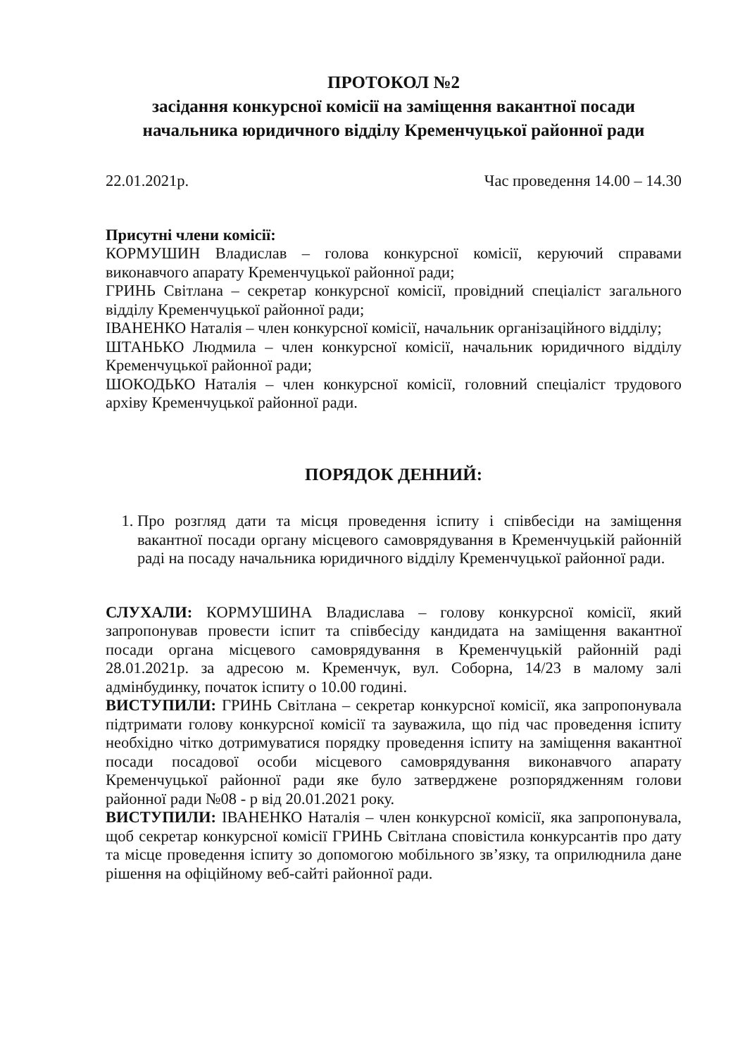ПРОТОКОЛ №2
засідання конкурсної комісії на заміщення вакантної посади
начальника юридичного відділу Кременчуцької районної ради
22.01.2021р. Час проведення 14.00 – 14.30
Присутні члени комісії:
КОРМУШИН Владислав – голова конкурсної комісії, керуючий справами виконавчого апарату Кременчуцької районної ради;
ГРИНЬ Світлана – секретар конкурсної комісії, провідний спеціаліст загального відділу Кременчуцької районної ради;
ІВАНЕНКО Наталія – член конкурсної комісії, начальник організаційного відділу;
ШТАНЬКО Людмила – член конкурсної комісії, начальник юридичного відділу Кременчуцької районної ради;
ШОКОДЬКО Наталія – член конкурсної комісії, головний спеціаліст трудового архіву Кременчуцької районної ради.
ПОРЯДОК ДЕННИЙ:
1. Про розгляд дати та місця проведення іспиту і співбесіди на заміщення вакантної посади органу місцевого самоврядування в Кременчуцькій районній раді на посаду начальника юридичного відділу Кременчуцької районної ради.
СЛУХАЛИ: КОРМУШИНА Владислава – голову конкурсної комісії, який запропонував провести іспит та співбесіду кандидата на заміщення вакантної посади органа місцевого самоврядування в Кременчуцькій районній раді 28.01.2021р. за адресою м. Кременчук, вул. Соборна, 14/23 в малому залі адмінбудинку, початок іспиту о 10.00 годині.
ВИСТУПИЛИ: ГРИНЬ Світлана – секретар конкурсної комісії, яка запропонувала підтримати голову конкурсної комісії та зауважила, що під час проведення іспиту необхідно чітко дотримуватися порядку проведення іспиту на заміщення вакантної посади посадової особи місцевого самоврядування виконавчого апарату Кременчуцької районної ради яке було затверджене розпорядженням голови районної ради №08 - р від 20.01.2021 року.
ВИСТУПИЛИ: ІВАНЕНКО Наталія – член конкурсної комісії, яка запропонувала, щоб секретар конкурсної комісії ГРИНЬ Світлана сповістила конкурсантів про дату та місце проведення іспиту зо допомогою мобільного зв’язку, та оприлюднила дане рішення на офіційному веб-сайті районної ради.